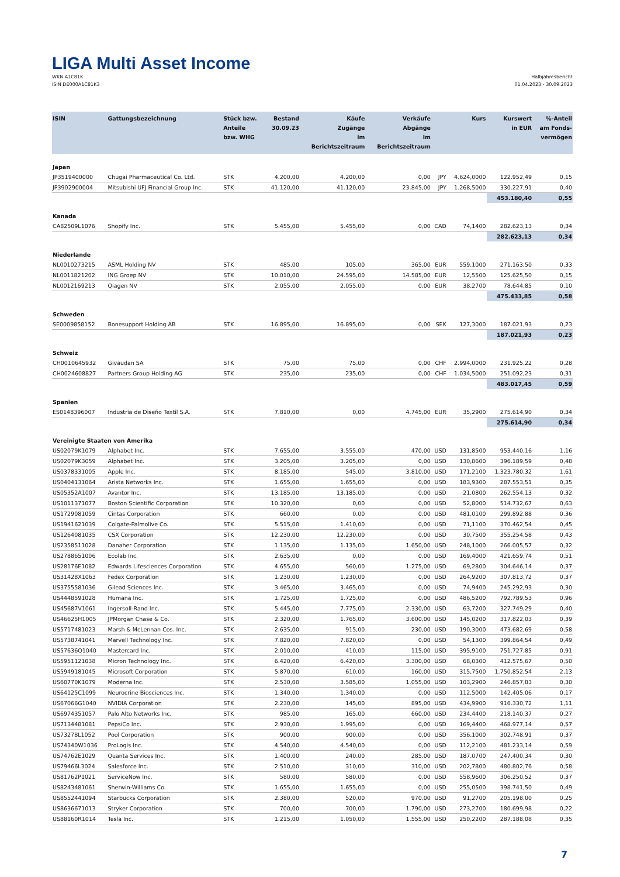LIGA Multi Asset Income
WKN A1C81K
ISIN DE000A1C81K3
Halbjahresbericht
01.04.2023 - 30.09.2023
| ISIN | Gattungsbezeichnung | Stück bzw. Anteile bzw. WHG | Bestand 30.09.23 | Käufe Zugänge im Berichtszeitraum | Verkäufe Abgänge im Berichtszeitraum | | Kurs | Kurswert in EUR | %-Anteil am Fonds- vermögen |
| --- | --- | --- | --- | --- | --- | --- | --- | --- | --- |
| Japan | | | | | | | | | |
| JP3519400000 | Chugai Pharmaceutical Co. Ltd. | STK | 4.200,00 | 4.200,00 | 0,00 | JPY | 4.624,0000 | 122.952,49 | 0,15 |
| JP3902900004 | Mitsubishi UFJ Financial Group Inc. | STK | 41.120,00 | 41.120,00 | 23.845,00 | JPY | 1.268,5000 | 330.227,91 | 0,40 |
| | | | | | | | | 453.180,40 | 0,55 |
| Kanada | | | | | | | | | |
| CA82509L1076 | Shopify Inc. | STK | 5.455,00 | 5.455,00 | 0,00 | CAD | 74,1400 | 282.623,13 | 0,34 |
| | | | | | | | | 282.623,13 | 0,34 |
| Niederlande | | | | | | | | | |
| NL0010273215 | ASML Holding NV | STK | 485,00 | 105,00 | 365,00 | EUR | 559,1000 | 271.163,50 | 0,33 |
| NL0011821202 | ING Groep NV | STK | 10.010,00 | 24.595,00 | 14.585,00 | EUR | 12,5500 | 125.625,50 | 0,15 |
| NL0012169213 | Qiagen NV | STK | 2.055,00 | 2.055,00 | 0,00 | EUR | 38,2700 | 78.644,85 | 0,10 |
| | | | | | | | | 475.433,85 | 0,58 |
| Schweden | | | | | | | | | |
| SE0009858152 | Bonesupport Holding AB | STK | 16.895,00 | 16.895,00 | 0,00 | SEK | 127,3000 | 187.021,93 | 0,23 |
| | | | | | | | | 187.021,93 | 0,23 |
| Schweiz | | | | | | | | | |
| CH0010645932 | Givaudan SA | STK | 75,00 | 75,00 | 0,00 | CHF | 2.994,0000 | 231.925,22 | 0,28 |
| CH0024608827 | Partners Group Holding AG | STK | 235,00 | 235,00 | 0,00 | CHF | 1.034,5000 | 251.092,23 | 0,31 |
| | | | | | | | | 483.017,45 | 0,59 |
| Spanien | | | | | | | | | |
| ES0148396007 | Industria de Diseño Textil S.A. | STK | 7.810,00 | 0,00 | 4.745,00 | EUR | 35,2900 | 275.614,90 | 0,34 |
| | | | | | | | | 275.614,90 | 0,34 |
| Vereinigte Staaten von Amerika | | | | | | | | | |
| US02079K1079 | Alphabet Inc. | STK | 7.655,00 | 3.555,00 | 470,00 | USD | 131,8500 | 953.440,16 | 1,16 |
| US02079K3059 | Alphabet Inc. | STK | 3.205,00 | 3.205,00 | 0,00 | USD | 130,8600 | 396.189,59 | 0,48 |
| US0378331005 | Apple Inc. | STK | 8.185,00 | 545,00 | 3.810,00 | USD | 171,2100 | 1.323.780,32 | 1,61 |
| US0404131064 | Arista Networks Inc. | STK | 1.655,00 | 1.655,00 | 0,00 | USD | 183,9300 | 287.553,51 | 0,35 |
| US05352A1007 | Avantor Inc. | STK | 13.185,00 | 13.185,00 | 0,00 | USD | 21,0800 | 262.554,13 | 0,32 |
| US1011371077 | Boston Scientific Corporation | STK | 10.320,00 | 0,00 | 0,00 | USD | 52,8000 | 514.732,67 | 0,63 |
| US1729081059 | Cintas Corporation | STK | 660,00 | 0,00 | 0,00 | USD | 481,0100 | 299.892,88 | 0,36 |
| US1941621039 | Colgate-Palmolive Co. | STK | 5.515,00 | 1.410,00 | 0,00 | USD | 71,1100 | 370.462,54 | 0,45 |
| US1264081035 | CSX Corporation | STK | 12.230,00 | 12.230,00 | 0,00 | USD | 30,7500 | 355.254,58 | 0,43 |
| US2358511028 | Danaher Corporation | STK | 1.135,00 | 1.135,00 | 1.650,00 | USD | 248,1000 | 266.005,57 | 0,32 |
| US2788651006 | Ecolab Inc. | STK | 2.635,00 | 0,00 | 0,00 | USD | 169,4000 | 421.659,74 | 0,51 |
| US28176E1082 | Edwards Lifesciences Corporation | STK | 4.655,00 | 560,00 | 1.275,00 | USD | 69,2800 | 304.646,14 | 0,37 |
| US31428X1063 | Fedex Corporation | STK | 1.230,00 | 1.230,00 | 0,00 | USD | 264,9200 | 307.813,72 | 0,37 |
| US3755581036 | Gilead Sciences Inc. | STK | 3.465,00 | 3.465,00 | 0,00 | USD | 74,9400 | 245.292,93 | 0,30 |
| US4448591028 | Humana Inc. | STK | 1.725,00 | 1.725,00 | 0,00 | USD | 486,5200 | 792.789,53 | 0,96 |
| US45687V1061 | Ingersoll-Rand Inc. | STK | 5.445,00 | 7.775,00 | 2.330,00 | USD | 63,7200 | 327.749,29 | 0,40 |
| US46625H1005 | JPMorgan Chase & Co. | STK | 2.320,00 | 1.765,00 | 3.600,00 | USD | 145,0200 | 317.822,03 | 0,39 |
| US5717481023 | Marsh & McLennan Cos. Inc. | STK | 2.635,00 | 915,00 | 230,00 | USD | 190,3000 | 473.682,69 | 0,58 |
| US5738741041 | Marvell Technology Inc. | STK | 7.820,00 | 7.820,00 | 0,00 | USD | 54,1300 | 399.864,54 | 0,49 |
| US57636Q1040 | Mastercard Inc. | STK | 2.010,00 | 410,00 | 115,00 | USD | 395,9100 | 751.727,85 | 0,91 |
| US5951121038 | Micron Technology Inc. | STK | 6.420,00 | 6.420,00 | 3.300,00 | USD | 68,0300 | 412.575,67 | 0,50 |
| US5949181045 | Microsoft Corporation | STK | 5.870,00 | 610,00 | 160,00 | USD | 315,7500 | 1.750.852,54 | 2,13 |
| US60770K1079 | Moderna Inc. | STK | 2.530,00 | 3.585,00 | 1.055,00 | USD | 103,2900 | 246.857,83 | 0,30 |
| US64125C1099 | Neurocrine Biosciences Inc. | STK | 1.340,00 | 1.340,00 | 0,00 | USD | 112,5000 | 142.405,06 | 0,17 |
| US67066G1040 | NVIDIA Corporation | STK | 2.230,00 | 145,00 | 895,00 | USD | 434,9900 | 916.330,72 | 1,11 |
| US6974351057 | Palo Alto Networks Inc. | STK | 985,00 | 165,00 | 660,00 | USD | 234,4400 | 218.140,37 | 0,27 |
| US7134481081 | PepsiCo Inc. | STK | 2.930,00 | 1.995,00 | 0,00 | USD | 169,4400 | 468.977,14 | 0,57 |
| US73278L1052 | Pool Corporation | STK | 900,00 | 900,00 | 0,00 | USD | 356,1000 | 302.748,91 | 0,37 |
| US74340W1036 | ProLogis Inc. | STK | 4.540,00 | 4.540,00 | 0,00 | USD | 112,2100 | 481.233,14 | 0,59 |
| US74762E1029 | Quanta Services Inc. | STK | 1.400,00 | 240,00 | 285,00 | USD | 187,0700 | 247.400,34 | 0,30 |
| US79466L3024 | Salesforce Inc. | STK | 2.510,00 | 310,00 | 310,00 | USD | 202,7800 | 480.802,76 | 0,58 |
| US81762P1021 | ServiceNow Inc. | STK | 580,00 | 580,00 | 0,00 | USD | 558,9600 | 306.250,52 | 0,37 |
| US8243481061 | Sherwin-Williams Co. | STK | 1.655,00 | 1.655,00 | 0,00 | USD | 255,0500 | 398.741,50 | 0,49 |
| US8552441094 | Starbucks Corporation | STK | 2.380,00 | 520,00 | 970,00 | USD | 91,2700 | 205.198,00 | 0,25 |
| US8636671013 | Stryker Corporation | STK | 700,00 | 700,00 | 1.790,00 | USD | 273,2700 | 180.699,98 | 0,22 |
| US88160R1014 | Tesla Inc. | STK | 1.215,00 | 1.050,00 | 1.555,00 | USD | 250,2200 | 287.188,08 | 0,35 |
7